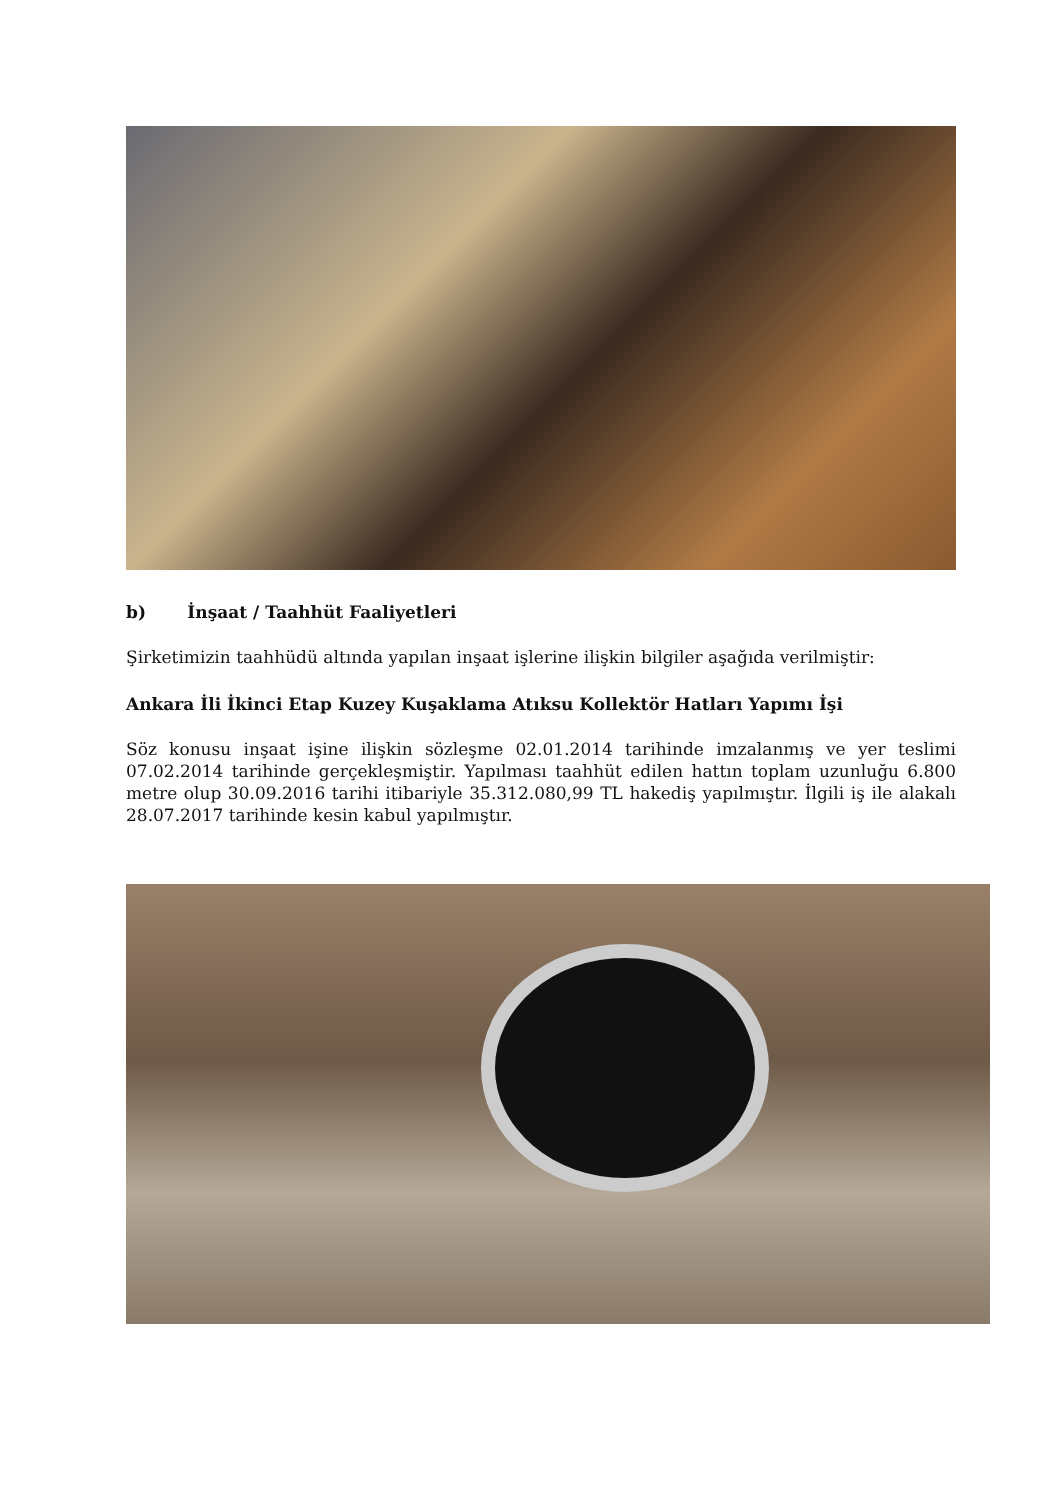b) İnşaat / Taahhüt Faaliyetleri
Şirketimizin taahhüdü altında yapılan inşaat işlerine ilişkin bilgiler aşağıda verilmiştir:
Ankara İli İkinci Etap Kuzey Kuşaklama Atıksu Kollektör Hatları Yapımı İşi
Söz konusu inşaat işine ilişkin sözleşme 02.01.2014 tarihinde imzalanmış ve yer teslimi 07.02.2014 tarihinde gerçekleşmiştir. Yapılması taahhüt edilen hattın toplam uzunluğu 6.800 metre olup 30.09.2016 tarihi itibariyle 35.312.080,99 TL hakediş yapılmıştır. İlgili iş ile alakalı 28.07.2017 tarihinde kesin kabul yapılmıştır.